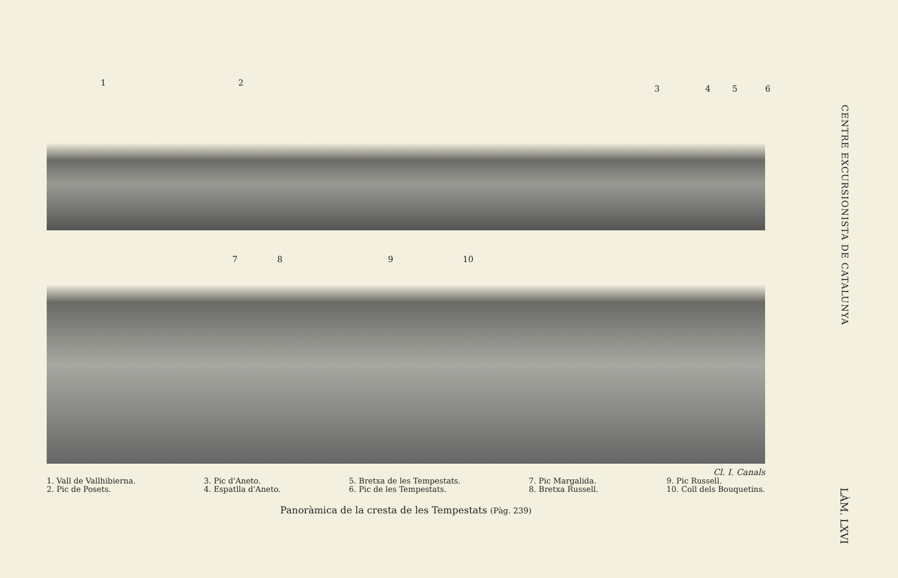1 2
3 4 5 6
7 8 9 10
Cl. I. Canals
1. Vall de Vallhibierna.
2. Pic de Posets.
3. Pic d'Aneto.
4. Espatlla d'Aneto.
5. Bretxa de les Tempestats.
6. Pic de les Tempestats.
7. Pic Margalida.
8. Bretxa Russell.
9. Pic Russell.
10. Coll dels Bouquetins.
Panoràmica de la cresta de les Tempestats (Pàg. 239)
CENTRE EXCURSIONISTA DE CATALUNYA
LÀM. LXVI